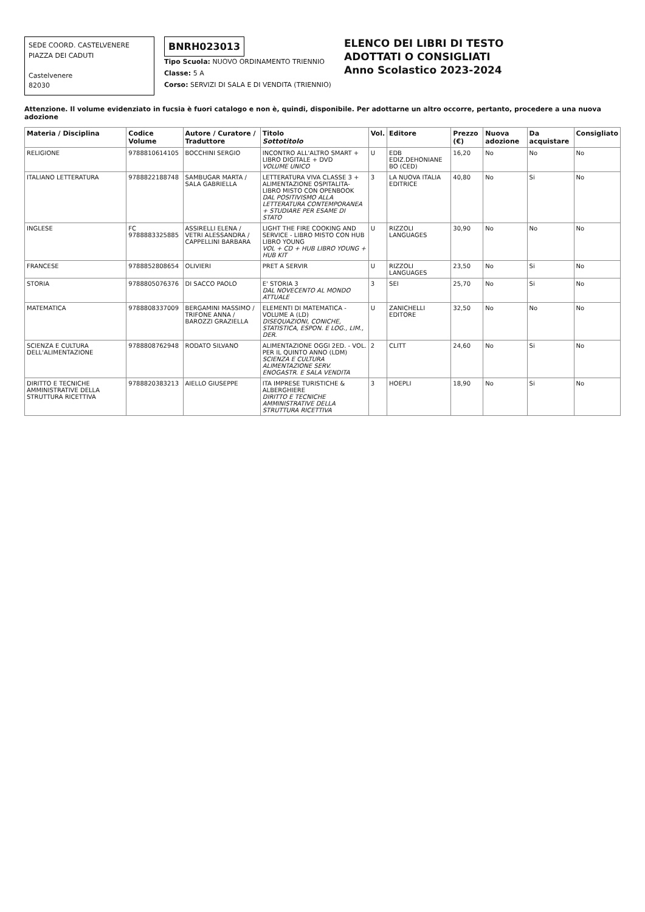SEDE COORD. CASTELVENERE
PIAZZA DEI CADUTI
Castelvenere
82030
BNRH023013
Tipo Scuola: NUOVO ORDINAMENTO TRIENNIO
Classe: 5 A
Corso: SERVIZI DI SALA E DI VENDITA (TRIENNIO)
ELENCO DEI LIBRI DI TESTO
ADOTTATI O CONSIGLIATI
Anno Scolastico 2023-2024
Attenzione. Il volume evidenziato in fucsia è fuori catalogo e non è, quindi, disponibile. Per adottarne un altro occorre, pertanto, procedere a una nuova adozione
| Materia / Disciplina | Codice Volume | Autore / Curatore / Traduttore | Titolo Sottotitolo | Vol. | Editore | Prezzo (€) | Nuova adozione | Da acquistare | Consigliato |
| --- | --- | --- | --- | --- | --- | --- | --- | --- | --- |
| RELIGIONE | 9788810614105 | BOCCHINI SERGIO | INCONTRO ALL'ALTRO SMART + LIBRO DIGITALE + DVD VOLUME UNICO | U | EDB EDIZ.DEHONIANE BO (CED) | 16,20 | No | No | No |
| ITALIANO LETTERATURA | 9788822188748 | SAMBUGAR MARTA / SALA GABRIELLA | LETTERATURA VIVA CLASSE 3 + ALIMENTAZIONE OSPITALITA-LIBRO MISTO CON OPENBOOK DAL POSITIVISMO ALLA LETTERATURA CONTEMPORANEA + STUDIARE PER ESAME DI STATO | 3 | LA NUOVA ITALIA EDITRICE | 40,80 | No | Si | No |
| INGLESE | FC 9788883325885 | ASSIRELLI ELENA / VETRI ALESSANDRA / CAPPELLINI BARBARA | LIGHT THE FIRE COOKING AND SERVICE - LIBRO MISTO CON HUB LIBRO YOUNG VOL + CD + HUB LIBRO YOUNG + HUB KIT | U | RIZZOLI LANGUAGES | 30,90 | No | No | No |
| FRANCESE | 9788852808654 | OLIVIERI | PRET A SERVIR | U | RIZZOLI LANGUAGES | 23,50 | No | Si | No |
| STORIA | 9788805076376 | DI SACCO PAOLO | E' STORIA 3 DAL NOVECENTO AL MONDO ATTUALE | 3 | SEI | 25,70 | No | Si | No |
| MATEMATICA | 9788808337009 | BERGAMINI MASSIMO / TRIFONE ANNA / BAROZZI GRAZIELLA | ELEMENTI DI MATEMATICA - VOLUME A (LD) DISEQUAZIONI, CONICHE, STATISTICA, ESPON. E LOG., LIM., DER. | U | ZANICHELLI EDITORE | 32,50 | No | No | No |
| SCIENZA E CULTURA DELL'ALIMENTAZIONE | 9788808762948 | RODATO SILVANO | ALIMENTAZIONE OGGI 2ED. - VOL. PER IL QUINTO ANNO (LDM) SCIENZA E CULTURA ALIMENTAZIONE SERV. ENOGASTR. E SALA VENDITA | 2 | CLITT | 24,60 | No | Si | No |
| DIRITTO E TECNICHE AMMINISTRATIVE DELLA STRUTTURA RICETTIVA | 9788820383213 | AIELLO GIUSEPPE | ITA IMPRESE TURISTICHE & ALBERGHIERE DIRITTO E TECNICHE AMMINISTRATIVE DELLA STRUTTURA RICETTIVA | 3 | HOEPLI | 18,90 | No | Si | No |